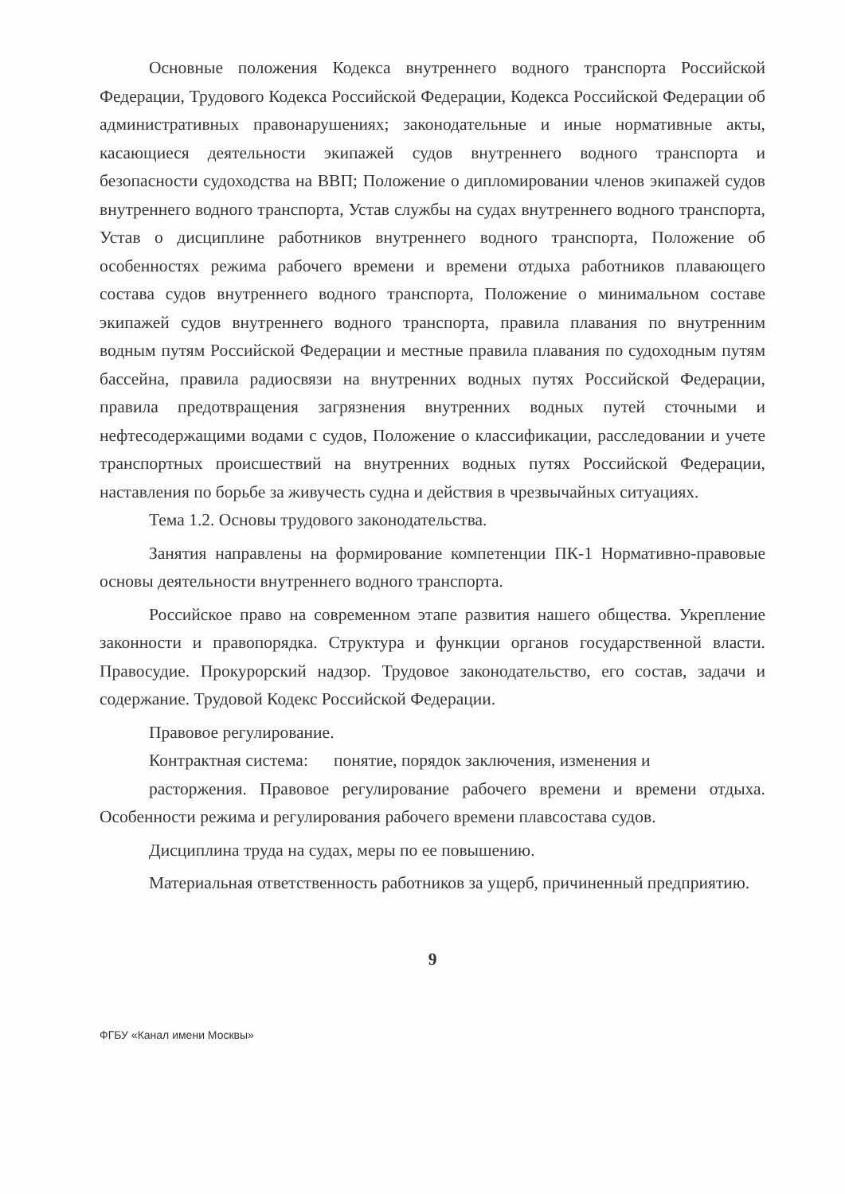Основные положения Кодекса внутреннего водного транспорта Российской Федерации, Трудового Кодекса Российской Федерации, Кодекса Российской Федерации об административных правонарушениях; законодательные и иные нормативные акты, касающиеся деятельности экипажей судов внутреннего водного транспорта и безопасности судоходства на ВВП; Положение о дипломировании членов экипажей судов внутреннего водного транспорта, Устав службы на судах внутреннего водного транспорта, Устав о дисциплине работников внутреннего водного транспорта, Положение об особенностях режима рабочего времени и времени отдыха работников плавающего состава судов внутреннего водного транспорта, Положение о минимальном составе экипажей судов внутреннего водного транспорта, правила плавания по внутренним водным путям Российской Федерации и местные правила плавания по судоходным путям бассейна, правила радиосвязи на внутренних водных путях Российской Федерации, правила предотвращения загрязнения внутренних водных путей сточными и нефтесодержащими водами с судов, Положение о классификации, расследовании и учете транспортных происшествий на внутренних водных путях Российской Федерации, наставления по борьбе за живучесть судна и действия в чрезвычайных ситуациях.
Тема 1.2. Основы трудового законодательства.
Занятия направлены на формирование компетенции ПК-1 Нормативно-правовые основы деятельности внутреннего водного транспорта.
Российское право на современном этапе развития нашего общества. Укрепление законности и правопорядка. Структура и функции органов государственной власти. Правосудие. Прокурорский надзор. Трудовое законодательство, его состав, задачи и содержание. Трудовой Кодекс Российской Федерации.
Правовое регулирование.
Контрактная система: понятие, порядок заключения, изменения и
расторжения. Правовое регулирование рабочего времени и времени отдыха. Особенности режима и регулирования рабочего времени плавсостава судов.
Дисциплина труда на судах, меры по ее повышению.
Материальная ответственность работников за ущерб, причиненный предприятию.
9
ФГБУ «Канал имени Москвы»